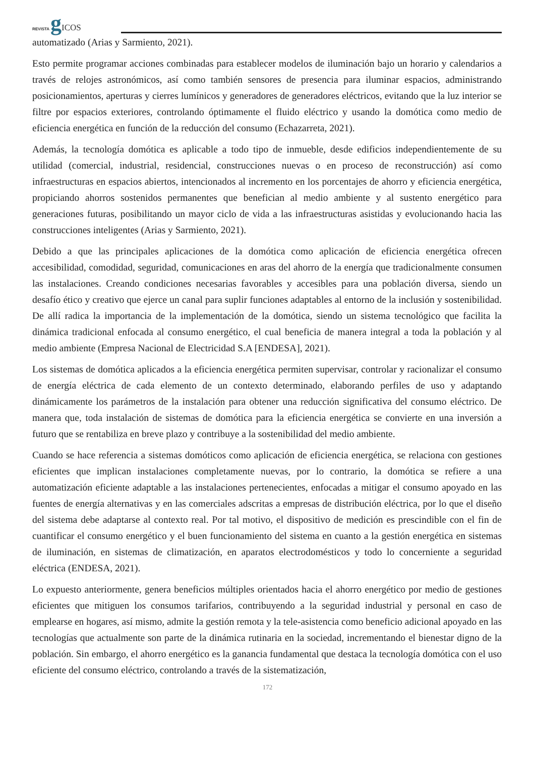REVISTA gICOS
automatizado (Arias y Sarmiento, 2021).
Esto permite programar acciones combinadas para establecer modelos de iluminación bajo un horario y calendarios a través de relojes astronómicos, así como también sensores de presencia para iluminar espacios, administrando posicionamientos, aperturas y cierres lumínicos y generadores de generadores eléctricos, evitando que la luz interior se filtre por espacios exteriores, controlando óptimamente el fluido eléctrico y usando la domótica como medio de eficiencia energética en función de la reducción del consumo (Echazarreta, 2021).
Además, la tecnología domótica es aplicable a todo tipo de inmueble, desde edificios independientemente de su utilidad (comercial, industrial, residencial, construcciones nuevas o en proceso de reconstrucción) así como infraestructuras en espacios abiertos, intencionados al incremento en los porcentajes de ahorro y eficiencia energética, propiciando ahorros sostenidos permanentes que benefician al medio ambiente y al sustento energético para generaciones futuras, posibilitando un mayor ciclo de vida a las infraestructuras asistidas y evolucionando hacia las construcciones inteligentes (Arias y Sarmiento, 2021).
Debido a que las principales aplicaciones de la domótica como aplicación de eficiencia energética ofrecen accesibilidad, comodidad, seguridad, comunicaciones en aras del ahorro de la energía que tradicionalmente consumen las instalaciones. Creando condiciones necesarias favorables y accesibles para una población diversa, siendo un desafío ético y creativo que ejerce un canal para suplir funciones adaptables al entorno de la inclusión y sostenibilidad. De allí radica la importancia de la implementación de la domótica, siendo un sistema tecnológico que facilita la dinámica tradicional enfocada al consumo energético, el cual beneficia de manera integral a toda la población y al medio ambiente (Empresa Nacional de Electricidad S.A [ENDESA], 2021).
Los sistemas de domótica aplicados a la eficiencia energética permiten supervisar, controlar y racionalizar el consumo de energía eléctrica de cada elemento de un contexto determinado, elaborando perfiles de uso y adaptando dinámicamente los parámetros de la instalación para obtener una reducción significativa del consumo eléctrico. De manera que, toda instalación de sistemas de domótica para la eficiencia energética se convierte en una inversión a futuro que se rentabiliza en breve plazo y contribuye a la sostenibilidad del medio ambiente.
Cuando se hace referencia a sistemas domóticos como aplicación de eficiencia energética, se relaciona con gestiones eficientes que implican instalaciones completamente nuevas, por lo contrario, la domótica se refiere a una automatización eficiente adaptable a las instalaciones pertenecientes, enfocadas a mitigar el consumo apoyado en las fuentes de energía alternativas y en las comerciales adscritas a empresas de distribución eléctrica, por lo que el diseño del sistema debe adaptarse al contexto real. Por tal motivo, el dispositivo de medición es prescindible con el fin de cuantificar el consumo energético y el buen funcionamiento del sistema en cuanto a la gestión energética en sistemas de iluminación, en sistemas de climatización, en aparatos electrodomésticos y todo lo concerniente a seguridad eléctrica (ENDESA, 2021).
Lo expuesto anteriormente, genera beneficios múltiples orientados hacia el ahorro energético por medio de gestiones eficientes que mitiguen los consumos tarifarios, contribuyendo a la seguridad industrial y personal en caso de emplearse en hogares, así mismo, admite la gestión remota y la tele-asistencia como beneficio adicional apoyado en las tecnologías que actualmente son parte de la dinámica rutinaria en la sociedad, incrementando el bienestar digno de la población. Sin embargo, el ahorro energético es la ganancia fundamental que destaca la tecnología domótica con el uso eficiente del consumo eléctrico, controlando a través de la sistematización,
172